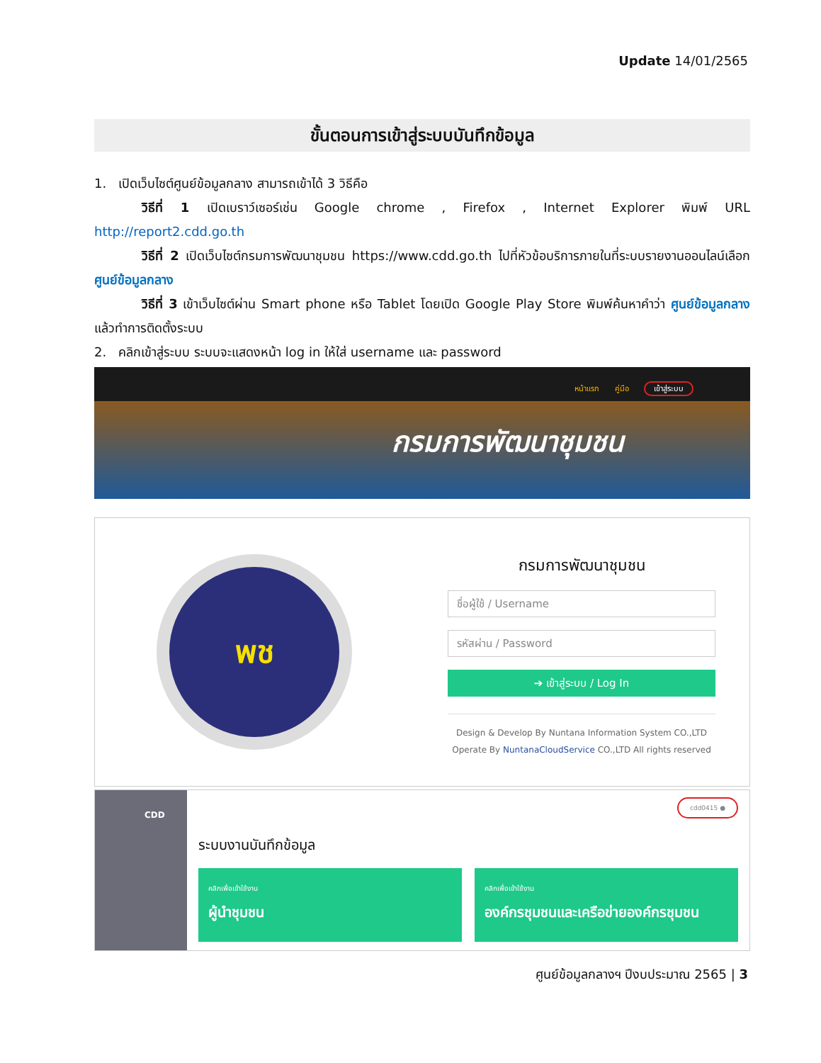Update 14/01/2565
ขั้นตอนการเข้าสู่ระบบบันทึกข้อมูล
1. เปิดเว็บไซต์ศูนย์ข้อมูลกลาง สามารถเข้าได้ 3 วิธีคือ
วิธีที่ 1 เปิดเบราว์เซอร์เช่น Google chrome , Firefox , Internet Explorer พิมพ์ URL http://report2.cdd.go.th
วิธีที่ 2 เปิดเว็บไซต์กรมการพัฒนาชุมชน https://www.cdd.go.th ไปที่หัวข้อบริการภายในที่ระบบรายงานออนไลน์เลือก ศูนย์ข้อมูลกลาง
วิธีที่ 3 เข้าเว็บไซต์ผ่าน Smart phone หรือ Tablet โดยเปิด Google Play Store พิมพ์ค้นหาคำว่า ศูนย์ข้อมูลกลาง แล้วทำการติดตั้งระบบ
2. คลิกเข้าสู่ระบบ ระบบจะแสดงหน้า log in ให้ใส่ username และ password
หน้าแรก คู่มือ เข้าสู่ระบบ
กรมการพัฒนาชุมชน
พช
กรมการพัฒนาชุมชน
ชื่อผู้ใช้ / Username
รหัสผ่าน / Password
➔ เข้าสู่ระบบ / Log In
Design & Develop By Nuntana Information System CO.,LTD
Operate By NuntanaCloudService CO.,LTD All rights reserved
CDD
cdd0415 ●
ระบบงานบันทึกข้อมูล
คลิกเพื่อเข้าใช้งาน
ผู้นำชุมชน
คลิกเพื่อเข้าใช้งาน
องค์กรชุมชนและเครือข่ายองค์กรชุมชน
ศูนย์ข้อมูลกลางฯ ปีงบประมาณ 2565 | 3